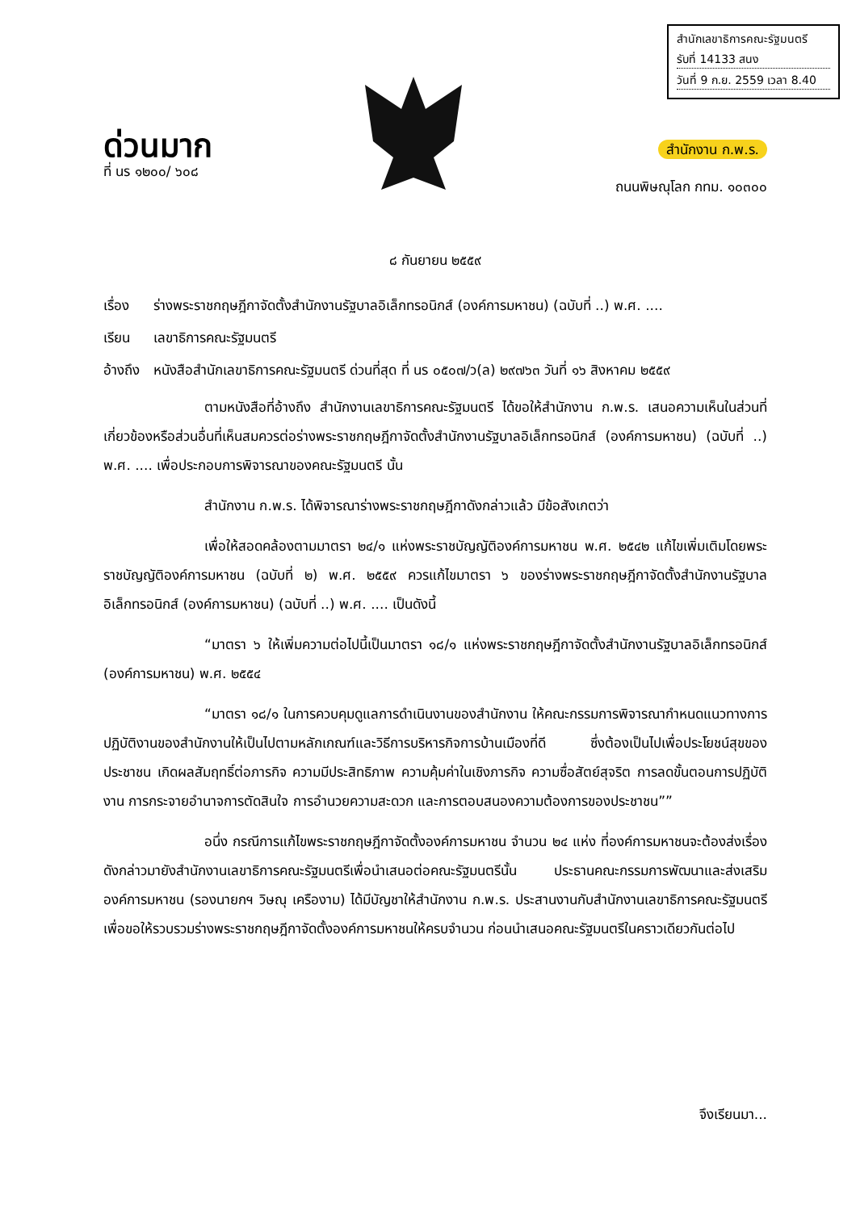ด่วนมาก
ที่ นร ๑๒๐๐/ ๖๐๘
สำนักเลขาธิการคณะรัฐมนตรี
รับที่ 14133 สนง
วันที่ 9 ก.ย. 2559 เวลา 8.40
สำนักงาน ก.พ.ร.
ถนนพิษณุโลก กทม. ๑๐๓๐๐
๘ กันยายน ๒๕๕๙
เรื่อง ร่างพระราชกฤษฎีกาจัดตั้งสำนักงานรัฐบาลอิเล็กทรอนิกส์ (องค์การมหาชน) (ฉบับที่ ..) พ.ศ. ....
เรียน เลขาธิการคณะรัฐมนตรี
อ้างถึง หนังสือสำนักเลขาธิการคณะรัฐมนตรี ด่วนที่สุด ที่ นร ๐๕๐๗/ว(ล) ๒๙๗๖๓ วันที่ ๑๖ สิงหาคม ๒๕๕๙
ตามหนังสือที่อ้างถึง สำนักงานเลขาธิการคณะรัฐมนตรี ได้ขอให้สำนักงาน ก.พ.ร. เสนอความเห็นในส่วนที่เกี่ยวข้องหรือส่วนอื่นที่เห็นสมควรต่อร่างพระราชกฤษฎีกาจัดตั้งสำนักงานรัฐบาลอิเล็กทรอนิกส์ (องค์การมหาชน) (ฉบับที่ ..) พ.ศ. .... เพื่อประกอบการพิจารณาของคณะรัฐมนตรี นั้น
สำนักงาน ก.พ.ร. ได้พิจารณาร่างพระราชกฤษฎีกาดังกล่าวแล้ว มีข้อสังเกตว่า
เพื่อให้สอดคล้องตามมาตรา ๒๔/๑ แห่งพระราชบัญญัติองค์การมหาชน พ.ศ. ๒๕๔๒ แก้ไขเพิ่มเติมโดยพระราชบัญญัติองค์การมหาชน (ฉบับที่ ๒) พ.ศ. ๒๕๕๙ ควรแก้ไขมาตรา ๖ ของร่างพระราชกฤษฎีกาจัดตั้งสำนักงานรัฐบาลอิเล็กทรอนิกส์ (องค์การมหาชน) (ฉบับที่ ..) พ.ศ. .... เป็นดังนี้
“มาตรา ๖ ให้เพิ่มความต่อไปนี้เป็นมาตรา ๑๘/๑ แห่งพระราชกฤษฎีกาจัดตั้งสำนักงานรัฐบาลอิเล็กทรอนิกส์ (องค์การมหาชน) พ.ศ. ๒๕๕๔
“มาตรา ๑๘/๑ ในการควบคุมดูแลการดำเนินงานของสำนักงาน ให้คณะกรรมการพิจารณากำหนดแนวทางการปฏิบัติงานของสำนักงานให้เป็นไปตามหลักเกณฑ์และวิธีการบริหารกิจการบ้านเมืองที่ดี ซึ่งต้องเป็นไปเพื่อประโยชน์สุขของประชาชน เกิดผลสัมฤทธิ์ต่อภารกิจ ความมีประสิทธิภาพ ความคุ้มค่าในเชิงภารกิจ ความซื่อสัตย์สุจริต การลดขั้นตอนการปฏิบัติงาน การกระจายอำนาจการตัดสินใจ การอำนวยความสะดวก และการตอบสนองความต้องการของประชาชน””
อนึ่ง กรณีการแก้ไขพระราชกฤษฎีกาจัดตั้งองค์การมหาชน จำนวน ๒๔ แห่ง ที่องค์การมหาชนจะต้องส่งเรื่องดังกล่าวมายังสำนักงานเลขาธิการคณะรัฐมนตรีเพื่อนำเสนอต่อคณะรัฐมนตรีนั้น ประธานคณะกรรมการพัฒนาและส่งเสริมองค์การมหาชน (รองนายกฯ วิษณุ เครืองาม) ได้มีบัญชาให้สำนักงาน ก.พ.ร. ประสานงานกับสำนักงานเลขาธิการคณะรัฐมนตรีเพื่อขอให้รวบรวมร่างพระราชกฤษฎีกาจัดตั้งองค์การมหาชนให้ครบจำนวน ก่อนนำเสนอคณะรัฐมนตรีในคราวเดียวกันต่อไป
จึงเรียนมา...